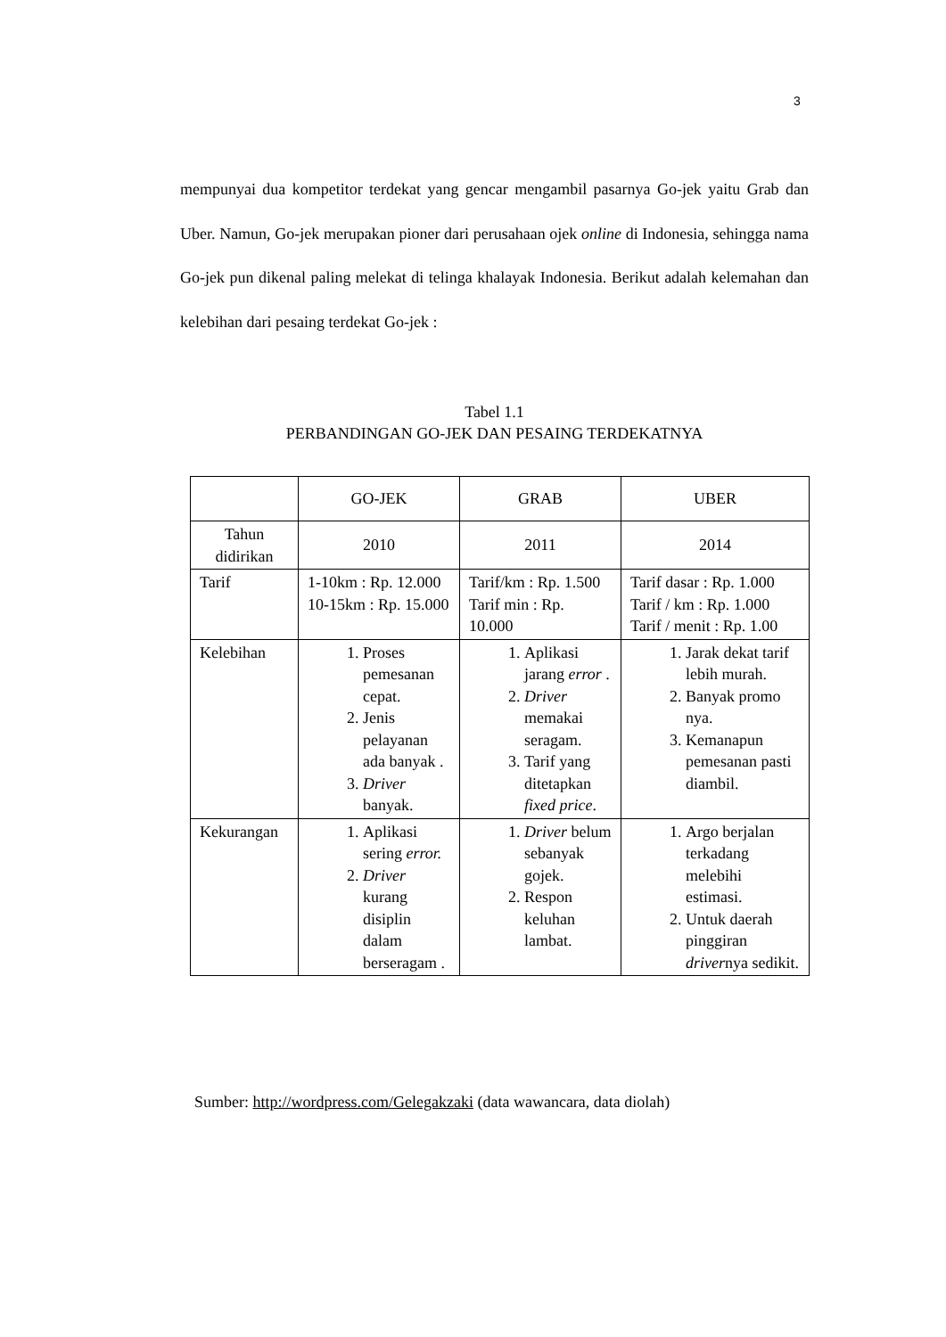3
mempunyai dua kompetitor terdekat yang gencar mengambil pasarnya Go-jek yaitu Grab dan Uber. Namun, Go-jek merupakan pioner dari perusahaan ojek online di Indonesia, sehingga nama Go-jek pun dikenal paling melekat di telinga khalayak Indonesia. Berikut adalah kelemahan dan kelebihan dari pesaing terdekat Go-jek :
Tabel 1.1
PERBANDINGAN GO-JEK DAN PESAING TERDEKATNYA
| | GO-JEK | GRAB | UBER |
| Tahun didirikan | 2010 | 2011 | 2014 |
| Tarif | 1-10km : Rp. 12.000 10-15km : Rp. 15.000 | Tarif/km : Rp. 1.500 Tarif min : Rp. 10.000 | Tarif dasar : Rp. 1.000 Tarif / km : Rp. 1.000 Tarif / menit : Rp. 1.00 |
| Kelebihan | 1. Proses pemesanan cepat. 2. Jenis pelayanan ada banyak . 3. Driver banyak. | 1. Aplikasi jarang error . 2. Driver memakai seragam. 3. Tarif yang ditetapkan fixed price . | 1. Jarak dekat tarif lebih murah. 2. Banyak promo nya. 3. Kemanapun pemesanan pasti diambil. |
| Kekurangan | 1. Aplikasi sering error. 2. Driver kurang disiplin dalam berseragam . | 1. Driver belum sebanyak gojek. 2. Respon keluhan lambat. | 1. Argo berjalan terkadang melebihi estimasi. 2. Untuk daerah pinggiran driver nya sedikit. |
Sumber: http://wordpress.com/Gelegakzaki (data wawancara, data diolah)